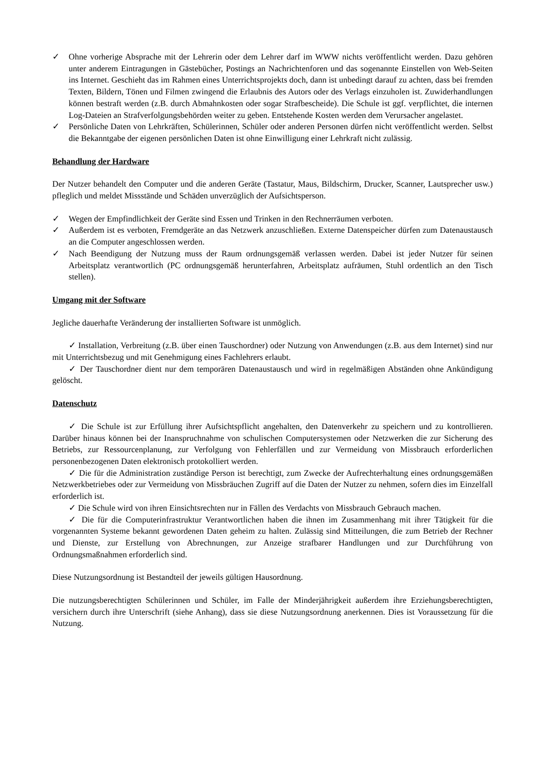✓ Ohne vorherige Absprache mit der Lehrerin oder dem Lehrer darf im WWW nichts veröffentlicht werden. Dazu gehören unter anderem Eintragungen in Gästebücher, Postings an Nachrichtenforen und das sogenannte Einstellen von Web-Seiten ins Internet. Geschieht das im Rahmen eines Unterrichtsprojekts doch, dann ist unbedingt darauf zu achten, dass bei fremden Texten, Bildern, Tönen und Filmen zwingend die Erlaubnis des Autors oder des Verlags einzuholen ist. Zuwiderhandlungen können bestraft werden (z.B. durch Abmahnkosten oder sogar Strafbescheide). Die Schule ist ggf. verpflichtet, die internen Log-Dateien an Strafverfolgungsbehörden weiter zu geben. Entstehende Kosten werden dem Verursacher angelastet.
✓ Persönliche Daten von Lehrkräften, Schülerinnen, Schüler oder anderen Personen dürfen nicht veröffentlicht werden. Selbst die Bekanntgabe der eigenen persönlichen Daten ist ohne Einwilligung einer Lehrkraft nicht zulässig.
Behandlung der Hardware
Der Nutzer behandelt den Computer und die anderen Geräte (Tastatur, Maus, Bildschirm, Drucker, Scanner, Lautsprecher usw.) pfleglich und meldet Missstände und Schäden unverzüglich der Aufsichtsperson.
✓ Wegen der Empfindlichkeit der Geräte sind Essen und Trinken in den Rechnerräumen verboten.
✓ Außerdem ist es verboten, Fremdgeräte an das Netzwerk anzuschließen. Externe Datenspeicher dürfen zum Datenaustausch an die Computer angeschlossen werden.
✓ Nach Beendigung der Nutzung muss der Raum ordnungsgemäß verlassen werden. Dabei ist jeder Nutzer für seinen Arbeitsplatz verantwortlich (PC ordnungsgemäß herunterfahren, Arbeitsplatz aufräumen, Stuhl ordentlich an den Tisch stellen).
Umgang mit der Software
Jegliche dauerhafte Veränderung der installierten Software ist unmöglich.
✓ Installation, Verbreitung (z.B. über einen Tauschordner) oder Nutzung von Anwendungen (z.B. aus dem Internet) sind nur mit Unterrichtsbezug und mit Genehmigung eines Fachlehrers erlaubt.
✓ Der Tauschordner dient nur dem temporären Datenaustausch und wird in regelmäßigen Abständen ohne Ankündigung gelöscht.
Datenschutz
✓ Die Schule ist zur Erfüllung ihrer Aufsichtspflicht angehalten, den Datenverkehr zu speichern und zu kontrollieren. Darüber hinaus können bei der Inanspruchnahme von schulischen Computersystemen oder Netzwerken die zur Sicherung des Betriebs, zur Ressourcenplanung, zur Verfolgung von Fehlerfällen und zur Vermeidung von Missbrauch erforderlichen personenbezogenen Daten elektronisch protokolliert werden.
✓ Die für die Administration zuständige Person ist berechtigt, zum Zwecke der Aufrechterhaltung eines ordnungsgemäßen Netzwerkbetriebes oder zur Vermeidung von Missbräuchen Zugriff auf die Daten der Nutzer zu nehmen, sofern dies im Einzelfall erforderlich ist.
✓ Die Schule wird von ihren Einsichtsrechten nur in Fällen des Verdachts von Missbrauch Gebrauch machen.
✓ Die für die Computerinfrastruktur Verantwortlichen haben die ihnen im Zusammenhang mit ihrer Tätigkeit für die vorgenannten Systeme bekannt gewordenen Daten geheim zu halten. Zulässig sind Mitteilungen, die zum Betrieb der Rechner und Dienste, zur Erstellung von Abrechnungen, zur Anzeige strafbarer Handlungen und zur Durchführung von Ordnungsmaßnahmen erforderlich sind.
Diese Nutzungsordnung ist Bestandteil der jeweils gültigen Hausordnung.
Die nutzungsberechtigten Schülerinnen und Schüler, im Falle der Minderjährigkeit außerdem ihre Erziehungsberechtigten, versichern durch ihre Unterschrift (siehe Anhang), dass sie diese Nutzungsordnung anerkennen. Dies ist Voraussetzung für die Nutzung.